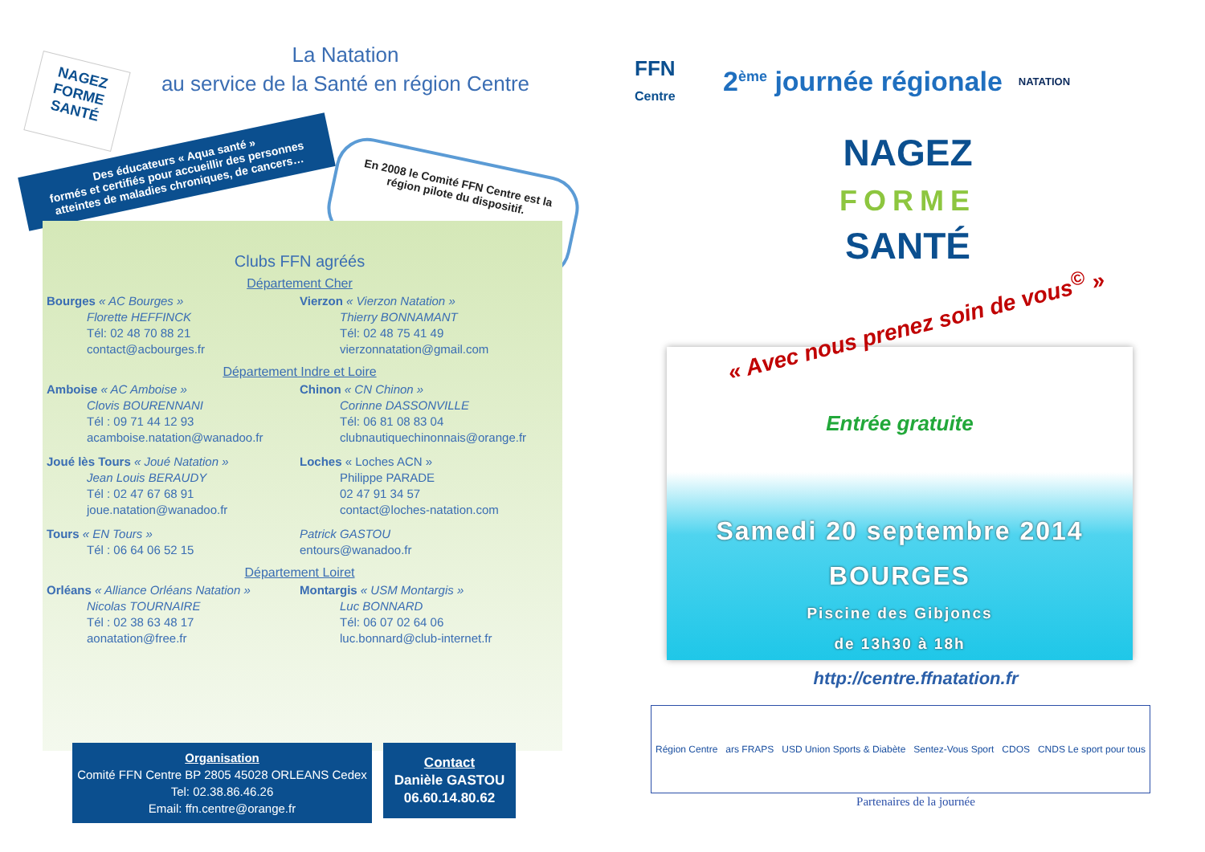La Natation
au service de la Santé en région Centre
NAGEZ
FORME
SANTÉ
Des éducateurs « Aqua santé »
formés et certifiés pour accueillir des personnes atteintes de maladies chroniques, de cancers…
En 2008 le Comité FFN Centre est la région pilote du dispositif.
Clubs FFN agréés
Département Cher
Bourges « AC Bourges »
Florette HEFFINCK
Tél: 02 48 70 88 21
contact@acbourges.fr
Vierzon « Vierzon Natation »
Thierry BONNAMANT
Tél: 02 48 75 41 49
vierzonnatation@gmail.com
Département Indre et Loire
Amboise « AC Amboise »
Clovis BOURENNANI
Tél : 09 71 44 12 93
acamboise.natation@wanadoo.fr
Chinon « CN Chinon »
Corinne DASSONVILLE
Tél: 06 81 08 83 04
clubnautiquechinonnais@orange.fr
Joué lès Tours « Joué Natation »
Jean Louis BERAUDY
Tél : 02 47 67 68 91
joue.natation@wanadoo.fr
Loches « Loches ACN »
Philippe PARADE
02 47 91 34 57
contact@loches-natation.com
Tours « EN Tours »
Tél : 06 64 06 52 15
Patrick GASTOU
entours@wanadoo.fr
Département Loiret
Orléans « Alliance Orléans Natation »
Nicolas TOURNAIRE
Tél : 02 38 63 48 17
aonatation@free.fr
Montargis « USM Montargis »
Luc BONNARD
Tél: 06 07 02 64 06
luc.bonnard@club-internet.fr
Organisation
Comité FFN Centre BP 2805 45028 ORLEANS Cedex
Tel: 02.38.86.46.26
Email: ffn.centre@orange.fr
Contact
Danièle GASTOU
06.60.14.80.62
FFN
Centre
2<sup>ème</sup> journée régionale
NATATION
NAGEZ
FORME
SANTÉ
« Avec nous prenez soin de vous<sup>©</sup> »
Entrée gratuite
Samedi 20 septembre 2014
BOURGES
Piscine des Gibjoncs
de 13h30 à 18h
http://centre.ffnatation.fr
Région Centre ars FRAPS USD Union Sports & Diabète Sentez-Vous Sport CDOS CNDS Le sport pour tous
Partenaires de la journée